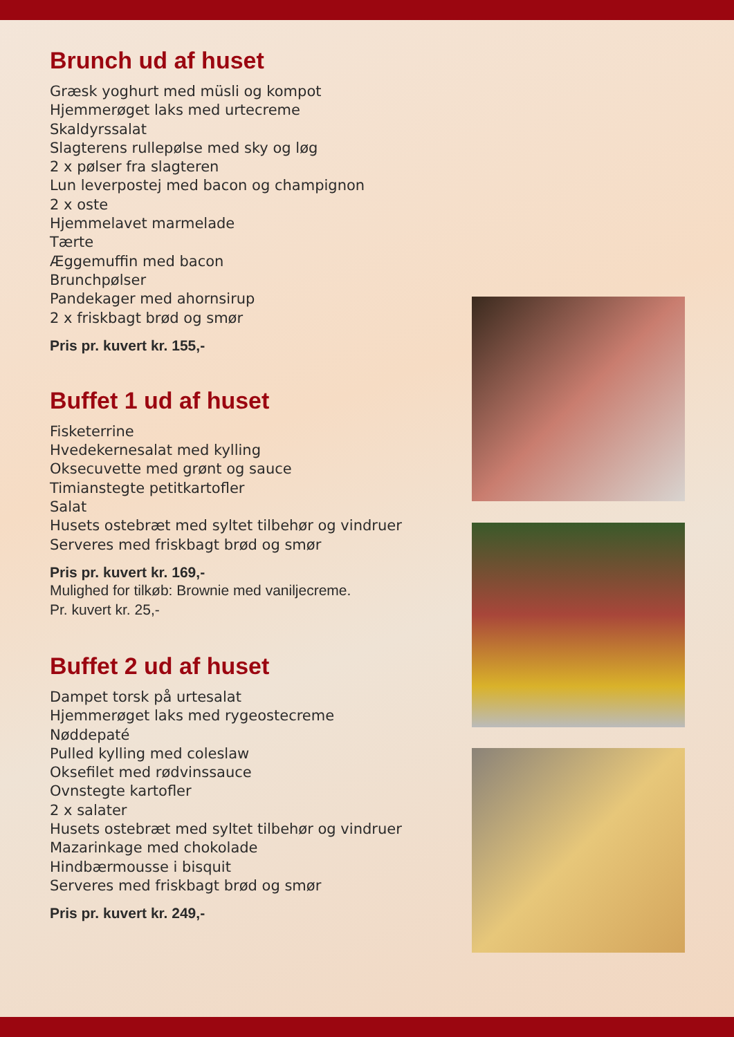Brunch ud af huset
Græsk yoghurt med müsli og kompot
Hjemmerøget laks med urtecreme
Skaldyrssalat
Slagterens rullepølse med sky og løg
2 x pølser fra slagteren
Lun leverpostej med bacon og champignon
2 x oste
Hjemmelavet marmelade
Tærte
Æggemuffin med bacon
Brunchpølser
Pandekager med ahornsirup
2 x friskbagt brød og smør
Pris pr. kuvert kr. 155,-
Buffet 1 ud af huset
Fisketerrine
Hvedekernesalat med kylling
Oksecuvette med grønt og sauce
Timianstegte petitkartofler
Salat
Husets ostebræt med syltet tilbehør og vindruer
Serveres med friskbagt brød og smør
Pris pr. kuvert kr. 169,-
Mulighed for tilkøb: Brownie med vaniljecreme.
Pr. kuvert kr. 25,-
Buffet 2 ud af huset
Dampet torsk på urtesalat
Hjemmerøget laks med rygeostecreme
Nøddepaté
Pulled kylling med coleslaw
Oksefilet med rødvinssauce
Ovnstegte kartofler
2 x salater
Husets ostebræt med syltet tilbehør og vindruer
Mazarinkage med chokolade
Hindbærmousse i bisquit
Serveres med friskbagt brød og smør
Pris pr. kuvert kr. 249,-